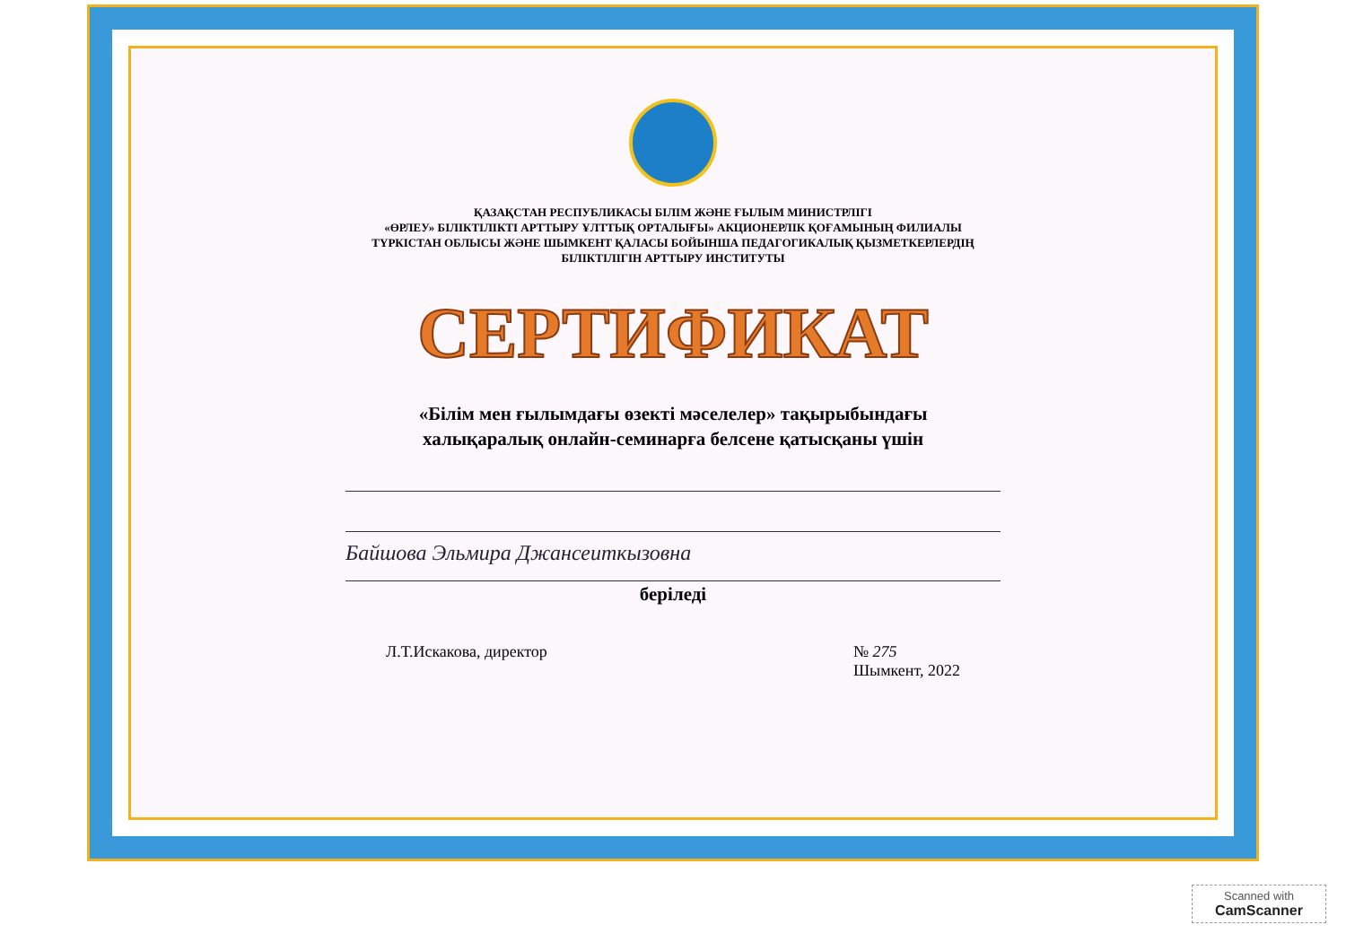ҚАЗАҚСТАН РЕСПУБЛИКАСЫ БІЛІМ ЖӘНЕ ҒЫЛЫМ МИНИСТРЛІГІ
«ӨРЛЕУ» БІЛІКТІЛІКТІ АРТТЫРУ ҰЛТТЫҚ ОРТАЛЫҒЫ» АКЦИОНЕРЛІК ҚОҒАМЫНЫҢ ФИЛИАЛЫ
ТҮРКІСТАН ОБЛЫСЫ ЖӘНЕ ШЫМКЕНТ ҚАЛАСЫ БОЙЫНША ПЕДАГОГИКАЛЫҚ ҚЫЗМЕТКЕРЛЕРДІҢ
БІЛІКТІЛІГІН АРТТЫРУ ИНСТИТУТЫ
СЕРТИФИКАТ
«Білім мен ғылымдағы өзекті мәселелер» тақырыбындағы
халықаралық онлайн-семинарға белсене қатысқаны үшін
Байшова Эльмира Джансеиткызовна
беріледі
Л.Т.Искакова, директор № 275
Шымкент, 2022
Scanned with
CamScanner